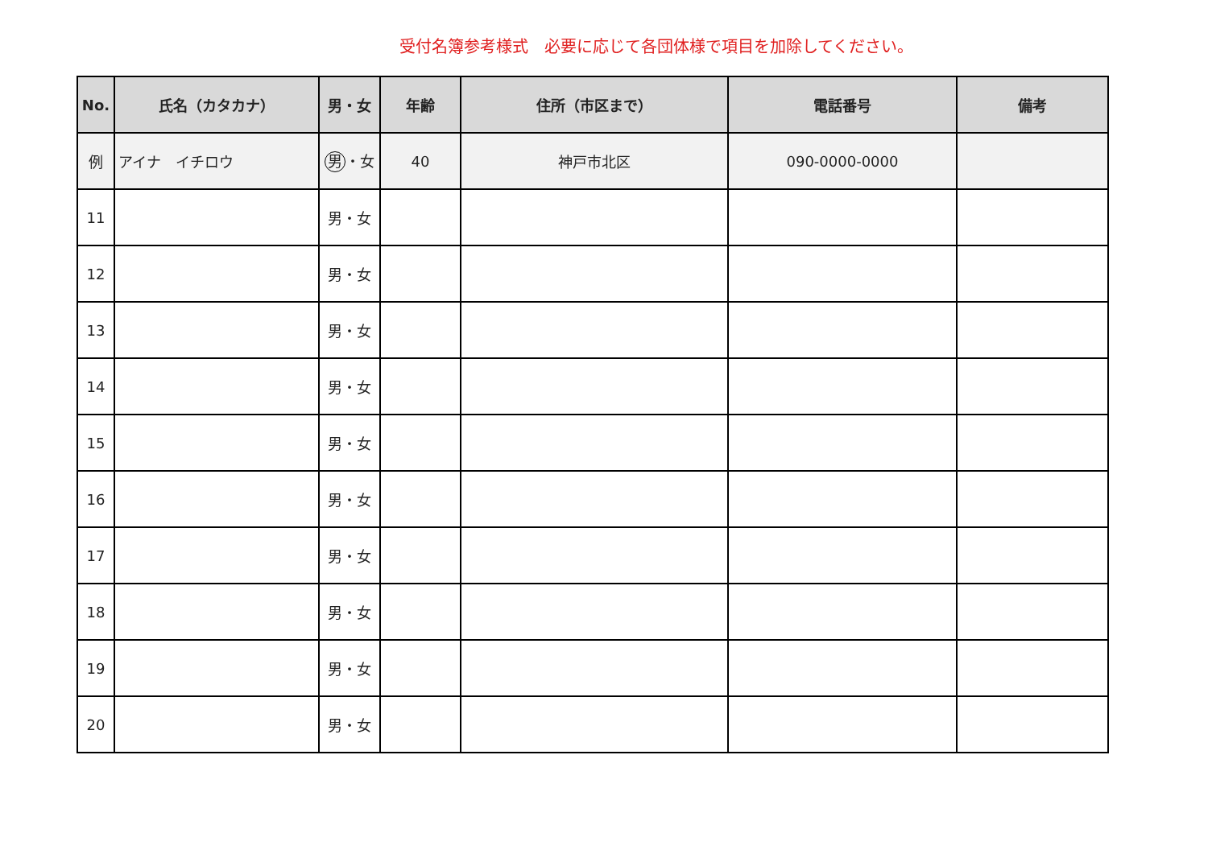受付名簿参考様式　必要に応じて各団体様で項目を加除してください。
| No. | 氏名（カタカナ） | 男・女 | 年齢 | 住所（市区まで） | 電話番号 | 備考 |
| --- | --- | --- | --- | --- | --- | --- |
| 例 | アイナ イチロウ | 男 ・女 | 40 | 神戸市北区 | 090-0000-0000 | |
| 11 | | 男・女 | | | | |
| 12 | | 男・女 | | | | |
| 13 | | 男・女 | | | | |
| 14 | | 男・女 | | | | |
| 15 | | 男・女 | | | | |
| 16 | | 男・女 | | | | |
| 17 | | 男・女 | | | | |
| 18 | | 男・女 | | | | |
| 19 | | 男・女 | | | | |
| 20 | | 男・女 | | | | |